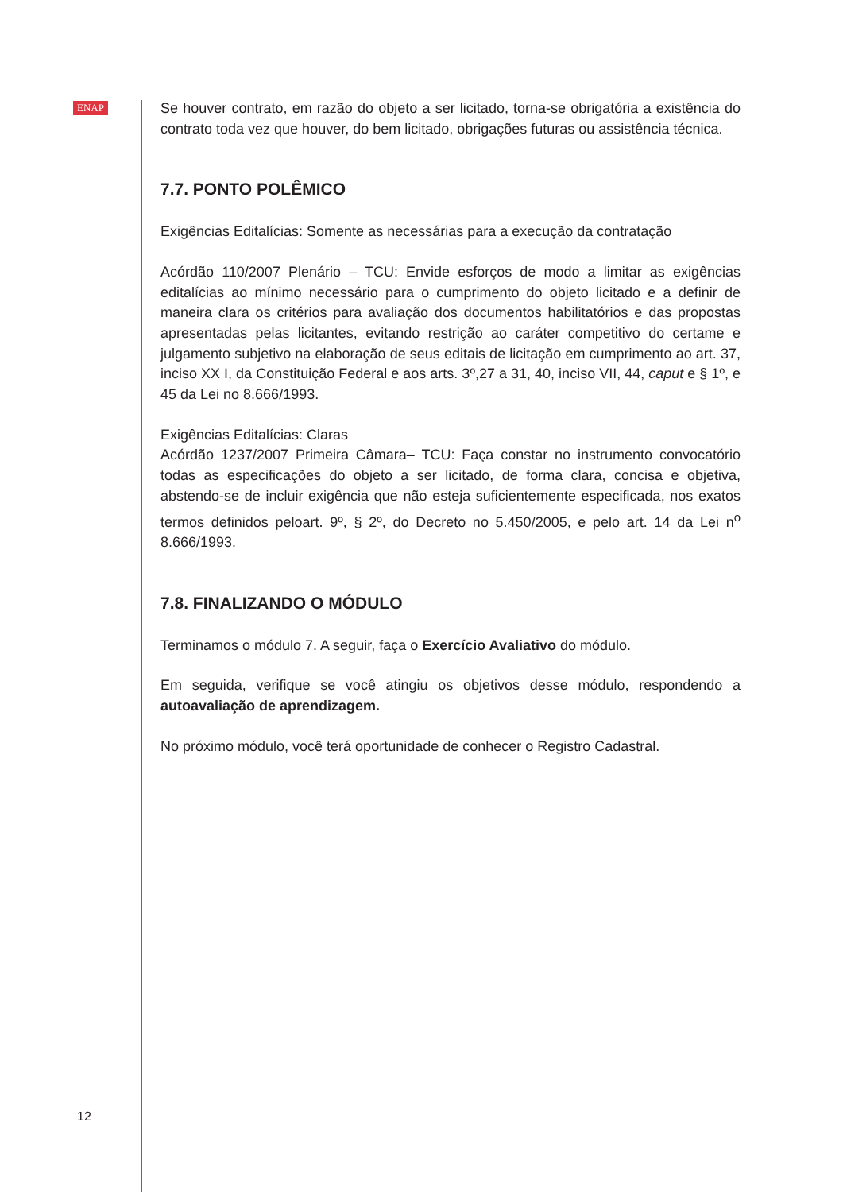ENAP
Se houver contrato, em razão do objeto a ser licitado, torna-se obrigatória a existência do contrato toda vez que houver, do bem licitado, obrigações futuras ou assistência técnica.
7.7. PONTO POLÊMICO
Exigências Editalícias: Somente as necessárias para a execução da contratação
Acórdão 110/2007 Plenário – TCU: Envide esforços de modo a limitar as exigências editalícias ao mínimo necessário para o cumprimento do objeto licitado e a definir de maneira clara os critérios para avaliação dos documentos habilitatórios e das propostas apresentadas pelas licitantes, evitando restrição ao caráter competitivo do certame e julgamento subjetivo na elaboração de seus editais de licitação em cumprimento ao art. 37, inciso XX I, da Constituição Federal e aos arts. 3º,27 a 31, 40, inciso VII, 44, caput e § 1º, e 45 da Lei no 8.666/1993.
Exigências Editalícias: Claras
Acórdão 1237/2007 Primeira Câmara– TCU: Faça constar no instrumento convocatório todas as especificações do objeto a ser licitado, de forma clara, concisa e objetiva, abstendo-se de incluir exigência que não esteja suficientemente especificada, nos exatos termos definidos peloart. 9º, § 2º, do Decreto no 5.450/2005, e pelo art. 14 da Lei n<sup>o</sup> 8.666/1993.
7.8. FINALIZANDO O MÓDULO
Terminamos o módulo 7. A seguir, faça o Exercício Avaliativo do módulo.
Em seguida, verifique se você atingiu os objetivos desse módulo, respondendo a autoavaliação de aprendizagem.
No próximo módulo, você terá oportunidade de conhecer o Registro Cadastral.
12